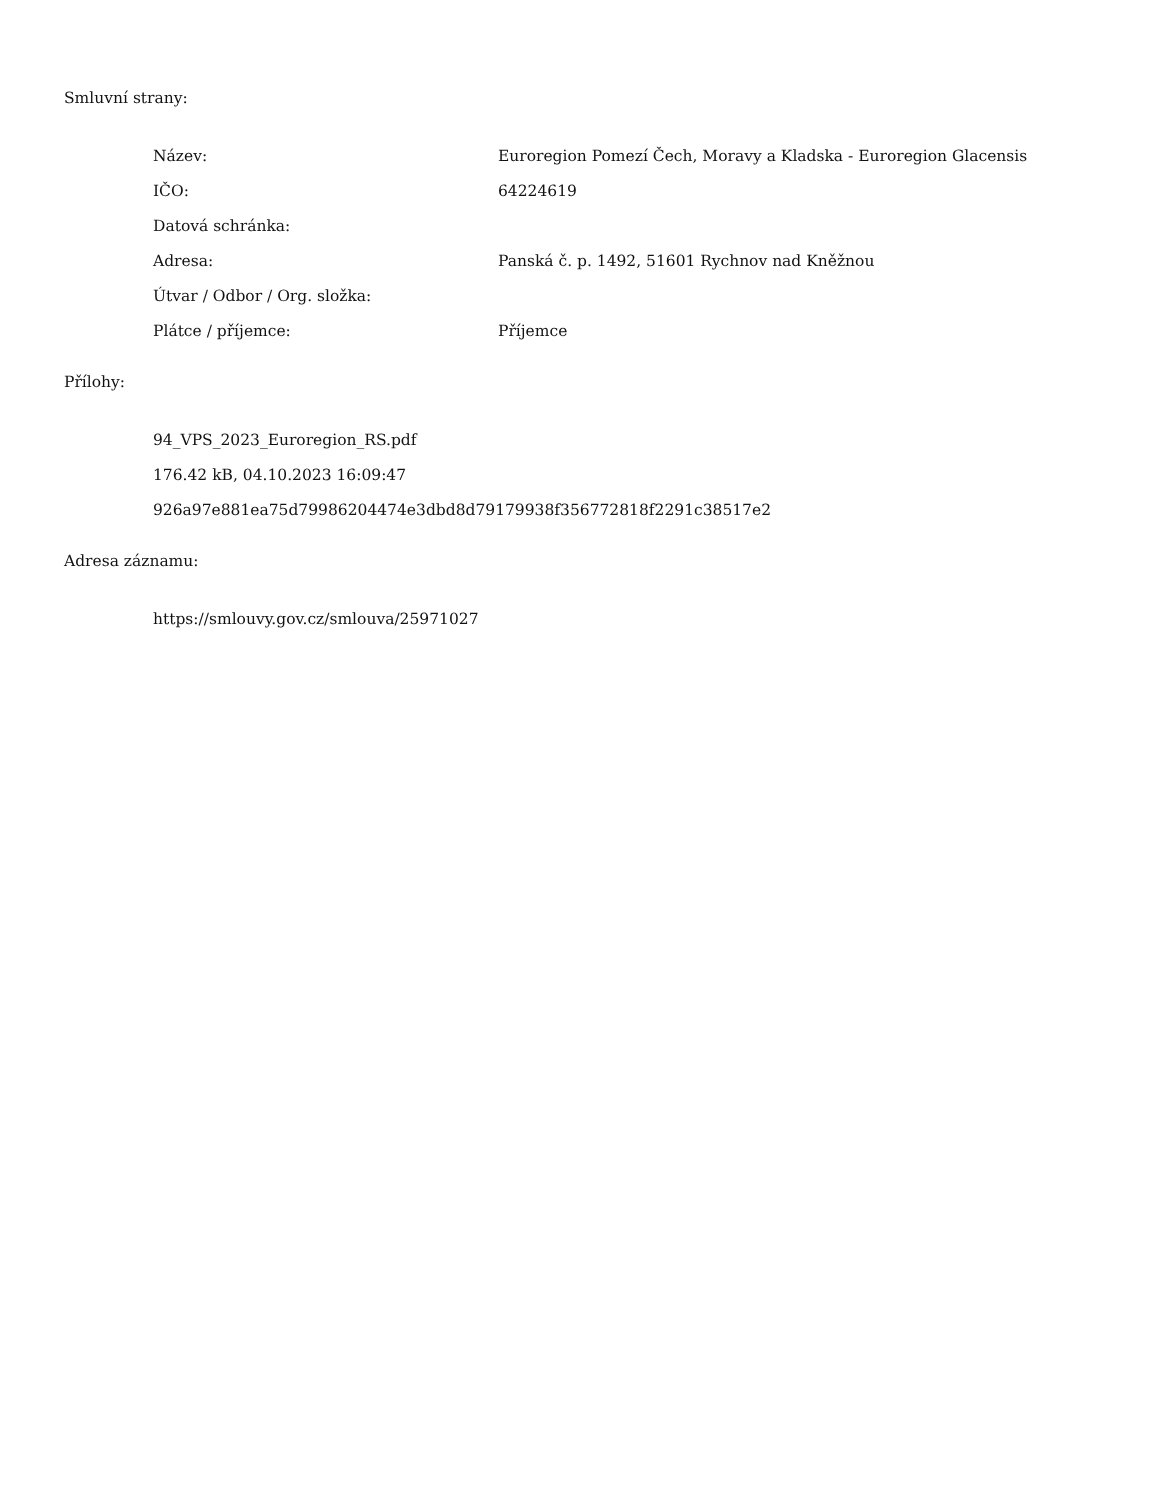Smluvní strany:
Název: Euroregion Pomezí Čech, Moravy a Kladska - Euroregion Glacensis
IČO: 64224619
Datová schránka:
Adresa: Panská č. p. 1492, 51601 Rychnov nad Kněžnou
Útvar / Odbor / Org. složka:
Plátce / příjemce: Příjemce
Přílohy:
94_VPS_2023_Euroregion_RS.pdf
176.42 kB, 04.10.2023 16:09:47
926a97e881ea75d79986204474e3dbd8d79179938f356772818f2291c38517e2
Adresa záznamu:
https://smlouvy.gov.cz/smlouva/25971027